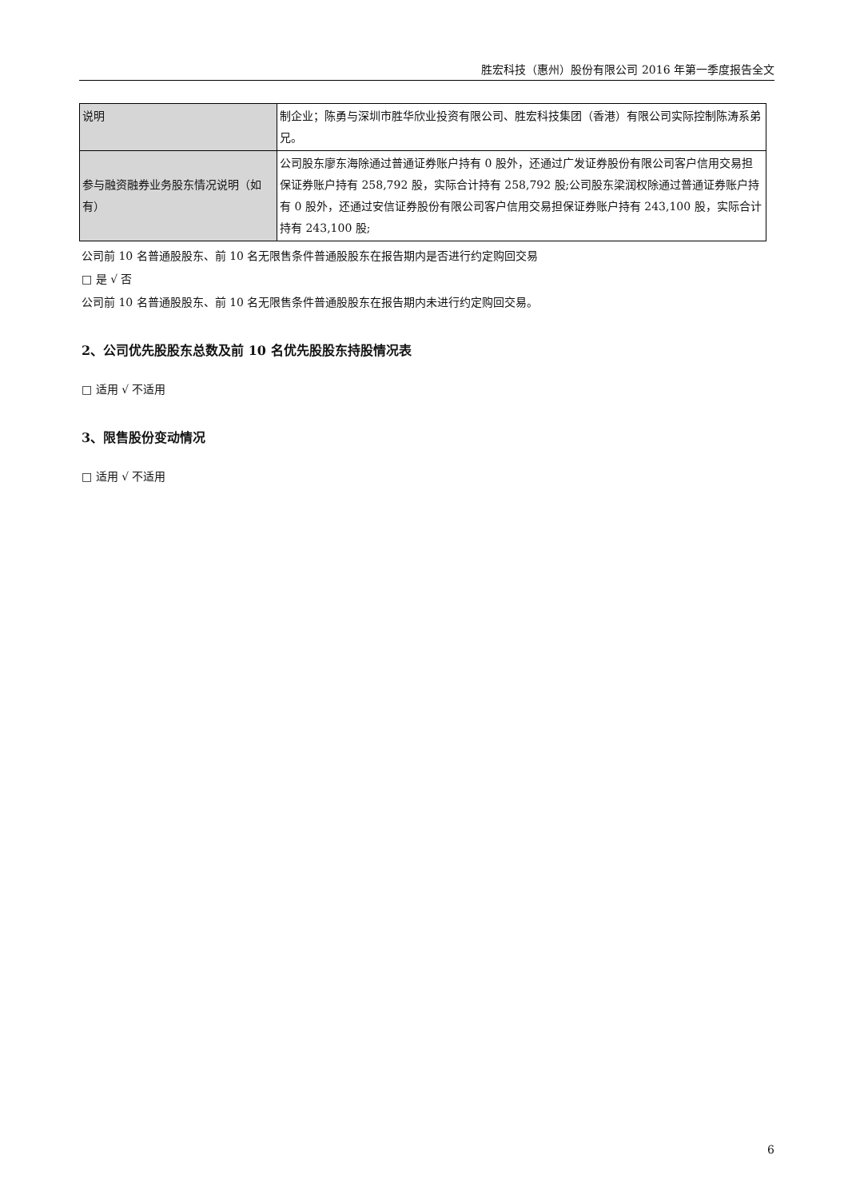胜宏科技（惠州）股份有限公司 2016 年第一季度报告全文
| 说明 | 制企业；陈勇与深圳市胜华欣业投资有限公司、胜宏科技集团（香港）有限公司实际控制陈涛系弟兄。 |
| 参与融资融券业务股东情况说明（如有） | 公司股东廖东海除通过普通证券账户持有 0 股外，还通过广发证券股份有限公司客户信用交易担保证券账户持有 258,792 股，实际合计持有 258,792 股;公司股东梁润权除通过普通证券账户持有 0 股外，还通过安信证券股份有限公司客户信用交易担保证券账户持有 243,100 股，实际合计持有 243,100 股; |
公司前 10 名普通股股东、前 10 名无限售条件普通股股东在报告期内是否进行约定购回交易
□ 是 √ 否
公司前 10 名普通股股东、前 10 名无限售条件普通股股东在报告期内未进行约定购回交易。
2、公司优先股股东总数及前 10 名优先股股东持股情况表
□ 适用 √ 不适用
3、限售股份变动情况
□ 适用 √ 不适用
6